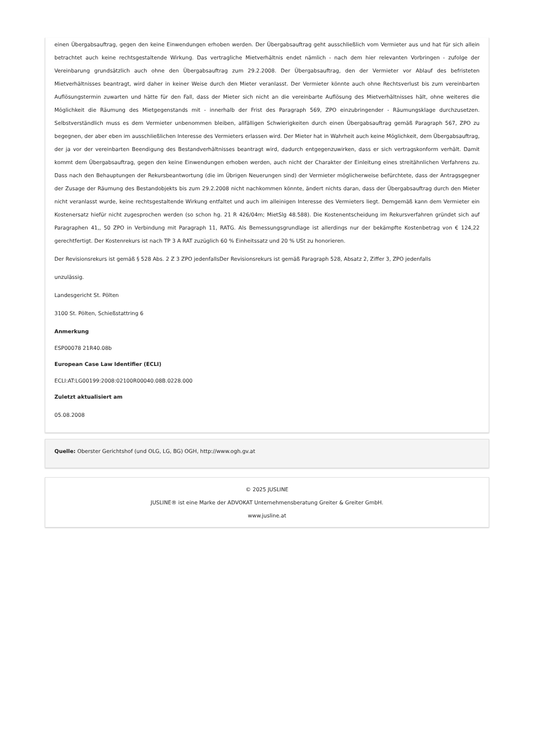einen Übergabsauftrag, gegen den keine Einwendungen erhoben werden. Der Übergabsauftrag geht ausschließlich vom Vermieter aus und hat für sich allein betrachtet auch keine rechtsgestaltende Wirkung. Das vertragliche Mietverhältnis endet nämlich - nach dem hier relevanten Vorbringen - zufolge der Vereinbarung grundsätzlich auch ohne den Übergabsauftrag zum 29.2.2008. Der Übergabsauftrag, den der Vermieter vor Ablauf des befristeten Mietverhältnisses beantragt, wird daher in keiner Weise durch den Mieter veranlasst. Der Vermieter könnte auch ohne Rechtsverlust bis zum vereinbarten Auflösungstermin zuwarten und hätte für den Fall, dass der Mieter sich nicht an die vereinbarte Auflösung des Mietverhältnisses hält, ohne weiteres die Möglichkeit die Räumung des Mietgegenstands mit - innerhalb der Frist des Paragraph 569, ZPO einzubringender - Räumungsklage durchzusetzen. Selbstverständlich muss es dem Vermieter unbenommen bleiben, allfälligen Schwierigkeiten durch einen Übergabsauftrag gemäß Paragraph 567, ZPO zu begegnen, der aber eben im ausschließlichen Interesse des Vermieters erlassen wird. Der Mieter hat in Wahrheit auch keine Möglichkeit, dem Übergabsauftrag, der ja vor der vereinbarten Beendigung des Bestandverhältnisses beantragt wird, dadurch entgegenzuwirken, dass er sich vertragskonform verhält. Damit kommt dem Übergabsauftrag, gegen den keine Einwendungen erhoben werden, auch nicht der Charakter der Einleitung eines streitähnlichen Verfahrens zu. Dass nach den Behauptungen der Rekursbeantwortung (die im Übrigen Neuerungen sind) der Vermieter möglicherweise befürchtete, dass der Antragsgegner der Zusage der Räumung des Bestandobjekts bis zum 29.2.2008 nicht nachkommen könnte, ändert nichts daran, dass der Übergabsauftrag durch den Mieter nicht veranlasst wurde, keine rechtsgestaltende Wirkung entfaltet und auch im alleinigen Interesse des Vermieters liegt. Demgemäß kann dem Vermieter ein Kostenersatz hiefür nicht zugesprochen werden (so schon hg. 21 R 426/04m; MietSlg 48.588). Die Kostenentscheidung im Rekursverfahren gründet sich auf Paragraphen 41,, 50 ZPO in Verbindung mit Paragraph 11, RATG. Als Bemessungsgrundlage ist allerdings nur der bekämpfte Kostenbetrag von € 124,22 gerechtfertigt. Der Kostenrekurs ist nach TP 3 A RAT zuzüglich 60 % Einheitssatz und 20 % USt zu honorieren.
Der Revisionsrekurs ist gemäß § 528 Abs. 2 Z 3 ZPO jedenfallsDer Revisionsrekurs ist gemäß Paragraph 528, Absatz 2, Ziffer 3, ZPO jedenfalls
unzulässig.
Landesgericht St. Pölten
3100 St. Pölten, Schießstattring 6
Anmerkung
ESP00078 21R40.08b
European Case Law Identifier (ECLI)
ECLI:AT:LG00199:2008:02100R00040.08B.0228.000
Zuletzt aktualisiert am
05.08.2008
Quelle: Oberster Gerichtshof (und OLG, LG, BG) OGH, http://www.ogh.gv.at
© 2025 JUSLINE
JUSLINE® ist eine Marke der ADVOKAT Unternehmensberatung Greiter & Greiter GmbH.
www.jusline.at